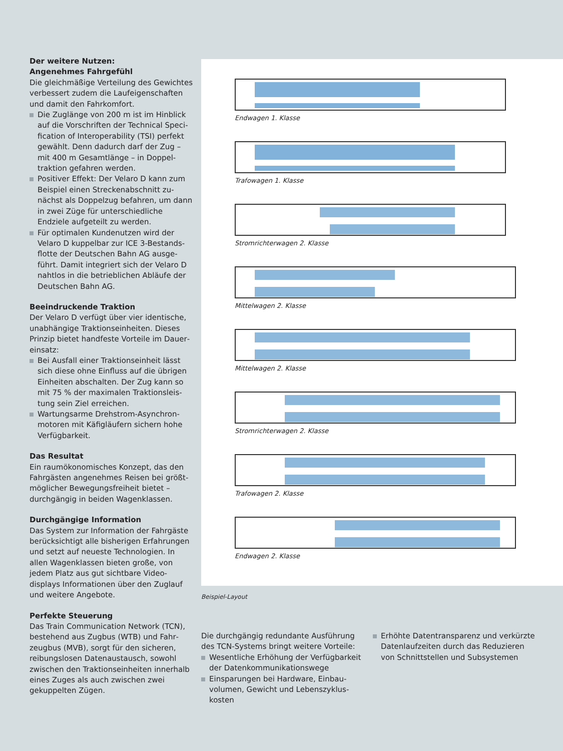Der weitere Nutzen:
Angenehmes Fahrgefühl
Die gleichmäßige Verteilung des Gewichtes verbessert zudem die Lauf­eigenschaften und damit den Fahrkomfort.
Die Zuglänge von 200 m ist im Hinblick auf die Vorschriften der Technical Speci­fication of Interoperability (TSI) perfekt gewählt. Denn dadurch darf der Zug – mit 400 m Gesamtlänge – in Doppel­traktion gefahren werden.
Positiver Effekt: Der Velaro D kann zum Beispiel einen Streckenabschnitt zu­nächst als Doppelzug befahren, um dann in zwei Züge für unterschiedliche Endziele aufgeteilt zu werden.
Für optimalen Kundenutzen wird der Velaro D kuppelbar zur ICE 3-Bestands­flotte der Deutschen Bahn AG ausge­führt. Damit integriert sich der Velaro D nahtlos in die betrieblichen Abläufe der Deutschen Bahn AG.
Beeindruckende Traktion
Der Velaro D verfügt über vier identische, unabhängige Traktionseinheiten. Dieses Prinzip bietet handfeste Vorteile im Dauer­einsatz:
Bei Ausfall einer Traktionseinheit lässt sich diese ohne Einfluss auf die übrigen Einheiten abschalten. Der Zug kann so mit 75 % der maximalen Traktionsleis­tung sein Ziel erreichen.
Wartungsarme Drehstrom-Asynchron­motoren mit Käfigläufern sichern hohe Verfügbarkeit.
Das Resultat
Ein raumökonomisches Konzept, das den Fahrgästen angenehmes Reisen bei größt­möglicher Bewegungsfreiheit bietet – durchgängig in beiden Wagenklassen.
Durchgängige Information
Das System zur Information der Fahrgäste berücksichtigt alle bisherigen Erfahrungen und setzt auf neueste Technologien. In allen Wagenklassen bieten große, von jedem Platz aus gut sichtbare Video­displays Informationen über den Zuglauf und weitere Angebote.
Perfekte Steuerung
Das Train Communication Network (TCN), bestehend aus Zugbus (WTB) und Fahr­zeugbus (MVB), sorgt für den sicheren, reibungslosen Datenaustausch, sowohl zwischen den Traktionseinheiten inner­halb eines Zuges als auch zwischen zwei gekuppelten Zügen.
Endwagen 1. Klasse
Trafowagen 1. Klasse
Stromrichterwagen 2. Klasse
Mittelwagen 2. Klasse
Mittelwagen 2. Klasse
Stromrichterwagen 2. Klasse
Trafowagen 2. Klasse
Endwagen 2. Klasse
Beispiel-Layout
Die durchgängig redundante Ausführung des TCN-Systems bringt weitere Vorteile:
Wesentliche Erhöhung der Verfügbar­keit der Datenkommunikationswege
Einsparungen bei Hardware, Einbau­volumen, Gewicht und Lebenszyklus­kosten
Erhöhte Datentransparenz und verkürzte Datenlaufzeiten durch das Reduzieren von Schnittstellen und Subsystemen